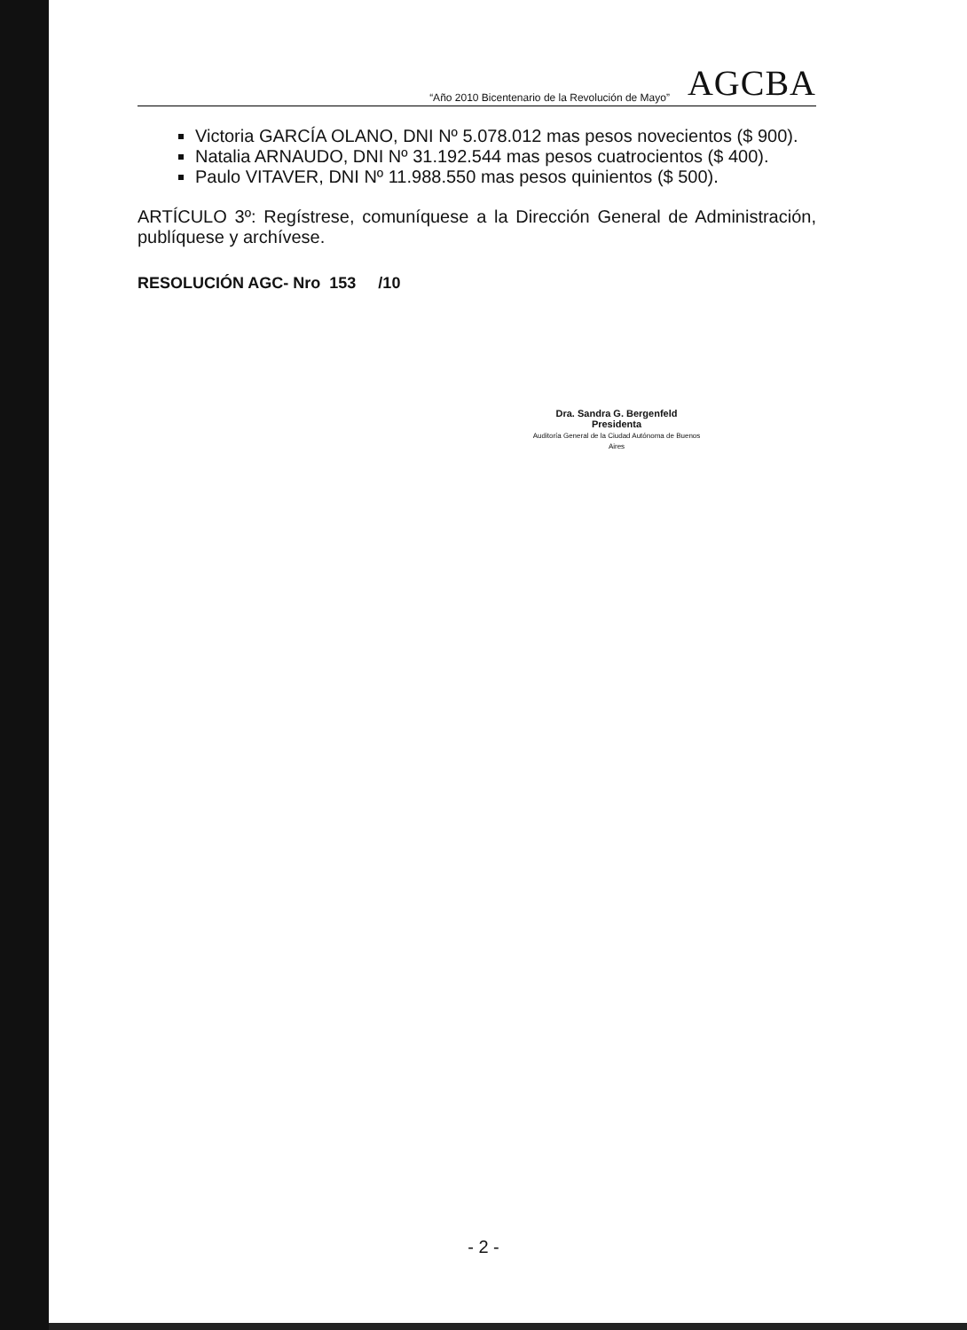“Año 2010 Bicentenario de la Revolución de Mayo” AGCBA
Victoria GARCÍA OLANO, DNI Nº 5.078.012 mas pesos novecientos ($ 900).
Natalia ARNAUDO, DNI Nº 31.192.544 mas pesos cuatrocientos ($ 400).
Paulo VITAVER, DNI Nº 11.988.550 mas pesos quinientos ($ 500).
ARTÍCULO 3º: Regístrese, comuníquese a la Dirección General de Administración, publíquese y archívese.
RESOLUCIÓN AGC- Nro 153 /10
Dra. Sandra G. Bergenfeld
Presidenta
Auditoría General de la Ciudad Autónoma de Buenos Aires
- 2 -